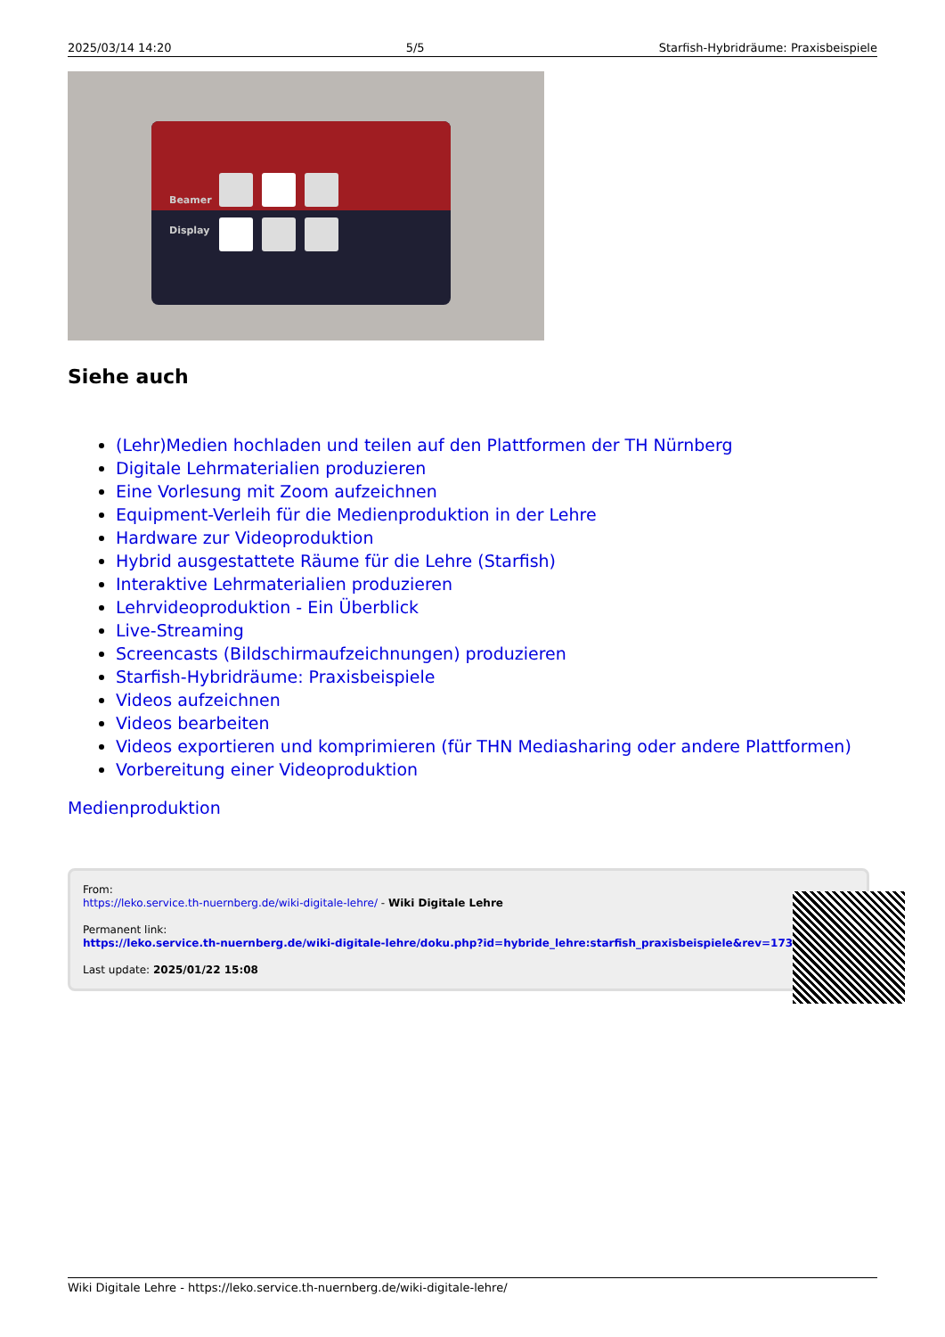2025/03/14 14:20 5/5 Starfish-Hybridräume: Praxisbeispiele
Beamer
Display
Siehe auch
(Lehr)Medien hochladen und teilen auf den Plattformen der TH Nürnberg
Digitale Lehrmaterialien produzieren
Eine Vorlesung mit Zoom aufzeichnen
Equipment-Verleih für die Medienproduktion in der Lehre
Hardware zur Videoproduktion
Hybrid ausgestattete Räume für die Lehre (Starfish)
Interaktive Lehrmaterialien produzieren
Lehrvideoproduktion - Ein Überblick
Live-Streaming
Screencasts (Bildschirmaufzeichnungen) produzieren
Starfish-Hybridräume: Praxisbeispiele
Videos aufzeichnen
Videos bearbeiten
Videos exportieren und komprimieren (für THN Mediasharing oder andere Plattformen)
Vorbereitung einer Videoproduktion
Medienproduktion
From:
https://leko.service.th-nuernberg.de/wiki-digitale-lehre/ - Wiki Digitale Lehre
Permanent link:
https://leko.service.th-nuernberg.de/wiki-digitale-lehre/doku.php?id=hybride_lehre:starfish_praxisbeispiele&rev=1737554911
Last update: 2025/01/22 15:08
Wiki Digitale Lehre - https://leko.service.th-nuernberg.de/wiki-digitale-lehre/